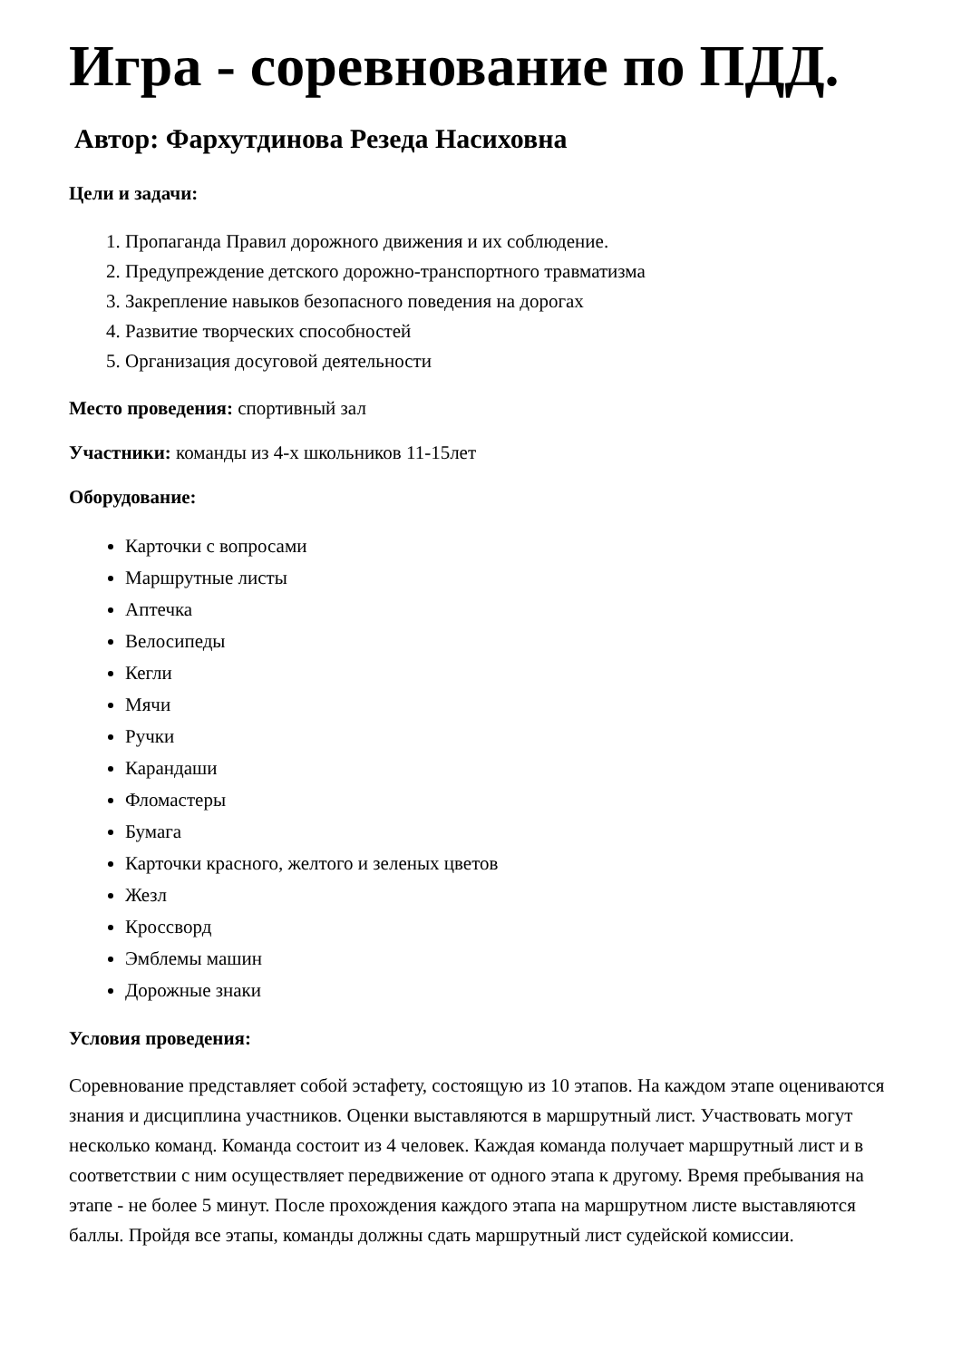Игра - соревнование по ПДД.
Автор: Фархутдинова Резеда Насиховна
Цели и задачи:
1. Пропаганда Правил дорожного движения и их соблюдение.
2. Предупреждение детского дорожно-транспортного травматизма
3. Закрепление навыков безопасного поведения на дорогах
4. Развитие творческих способностей
5. Организация досуговой деятельности
Место проведения: спортивный зал
Участники: команды из 4-х школьников 11-15лет
Оборудование:
Карточки с вопросами
Маршрутные листы
Аптечка
Велосипеды
Кегли
Мячи
Ручки
Карандаши
Фломастеры
Бумага
Карточки красного, желтого и зеленых цветов
Жезл
Кроссворд
Эмблемы машин
Дорожные знаки
Условия проведения:
Соревнование представляет собой эстафету, состоящую из 10 этапов. На каждом этапе оцениваются знания и дисциплина участников. Оценки выставляются в маршрутный лист. Участвовать могут несколько команд. Команда состоит из 4 человек. Каждая команда получает маршрутный лист и в соответствии с ним осуществляет передвижение от одного этапа к другому. Время пребывания на этапе - не более 5 минут. После прохождения каждого этапа на маршрутном листе выставляются баллы. Пройдя все этапы, команды должны сдать маршрутный лист судейской комиссии.